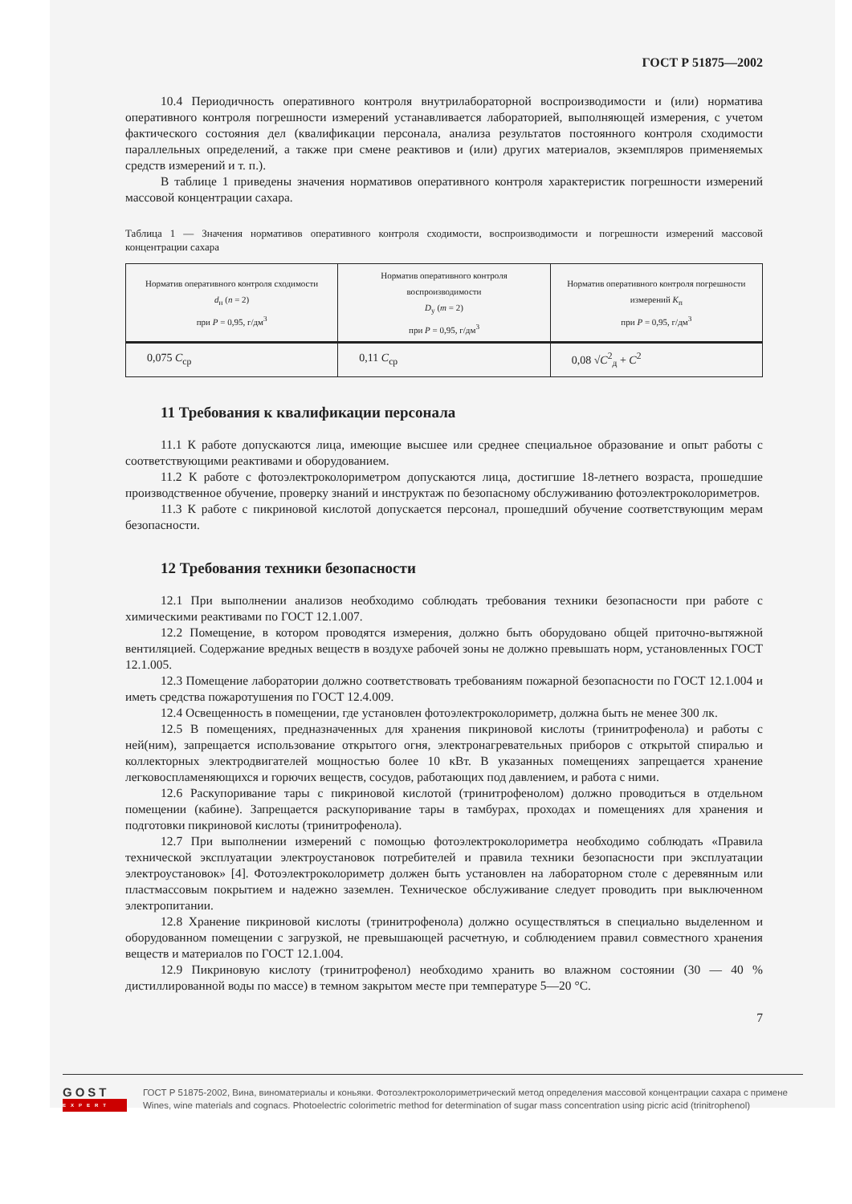ГОСТ Р 51875—2002
10.4 Периодичность оперативного контроля внутрилабораторной воспроизводимости и (или) норматива оперативного контроля погрешности измерений устанавливается лабораторией, выполняющей измерения, с учетом фактического состояния дел (квалификации персонала, анализа результатов постоянного контроля сходимости параллельных определений, а также при смене реактивов и (или) других материалов, экземпляров применяемых средств измерений и т. п.).
В таблице 1 приведены значения нормативов оперативного контроля характеристик погрешности измерений массовой концентрации сахара.
Таблица 1 — Значения нормативов оперативного контроля сходимости, воспроизводимости и погрешности измерений массовой концентрации сахара
| Норматив оперативного контроля сходимости d<sub>н</sub> ( n = 2) при P = 0,95, г/дм<sup>3</sup> | Норматив оперативного контроля воспроизводимости D<sub>у</sub> ( m = 2) при P = 0,95, г/дм<sup>3</sup> | Норматив оперативного контроля погрешности измерений K<sub>п</sub> при P = 0,95, г/дм<sup>3</sup> |
| --- | --- | --- |
| 0,075 C<sub>ср</sub> | 0,11 C<sub>ср</sub> | 0,08 √ C<sup>2</sup><sub>д</sub> + C<sup>2</sup> |
11 Требования к квалификации персонала
11.1 К работе допускаются лица, имеющие высшее или среднее специальное образование и опыт работы с соответствующими реактивами и оборудованием.
11.2 К работе с фотоэлектроколориметром допускаются лица, достигшие 18-летнего возраста, прошедшие производственное обучение, проверку знаний и инструктаж по безопасному обслуживанию фотоэлектроколориметров.
11.3 К работе с пикриновой кислотой допускается персонал, прошедший обучение соответствующим мерам безопасности.
12 Требования техники безопасности
12.1 При выполнении анализов необходимо соблюдать требования техники безопасности при работе с химическими реактивами по ГОСТ 12.1.007.
12.2 Помещение, в котором проводятся измерения, должно быть оборудовано общей приточно-вытяжной вентиляцией. Содержание вредных веществ в воздухе рабочей зоны не должно превышать норм, установленных ГОСТ 12.1.005.
12.3 Помещение лаборатории должно соответствовать требованиям пожарной безопасности по ГОСТ 12.1.004 и иметь средства пожаротушения по ГОСТ 12.4.009.
12.4 Освещенность в помещении, где установлен фотоэлектроколориметр, должна быть не менее 300 лк.
12.5 В помещениях, предназначенных для хранения пикриновой кислоты (тринитрофенола) и работы с ней(ним), запрещается использование открытого огня, электронагревательных приборов с открытой спиралью и коллекторных электродвигателей мощностью более 10 кВт. В указанных помещениях запрещается хранение легковоспламеняющихся и горючих веществ, сосудов, работающих под давлением, и работа с ними.
12.6 Раскупоривание тары с пикриновой кислотой (тринитрофенолом) должно проводиться в отдельном помещении (кабине). Запрещается раскупоривание тары в тамбурах, проходах и помещениях для хранения и подготовки пикриновой кислоты (тринитрофенола).
12.7 При выполнении измерений с помощью фотоэлектроколориметра необходимо соблюдать «Правила технической эксплуатации электроустановок потребителей и правила техники безопасности при эксплуатации электроустановок» [4]. Фотоэлектроколориметр должен быть установлен на лабораторном столе с деревянным или пластмассовым покрытием и надежно заземлен. Техническое обслуживание следует проводить при выключенном электропитании.
12.8 Хранение пикриновой кислоты (тринитрофенола) должно осуществляться в специально выделенном и оборудованном помещении с загрузкой, не превышающей расчетную, и соблюдением правил совместного хранения веществ и материалов по ГОСТ 12.1.004.
12.9 Пикриновую кислоту (тринитрофенол) необходимо хранить во влажном состоянии (30 — 40 % дистиллированной воды по массе) в темном закрытом месте при температуре 5—20 °С.
7
GOST
EXPERT
ГОСТ Р 51875-2002, Вина, виноматериалы и коньяки. Фотоэлектроколориметрический метод определения массовой концентрации сахара с примене
Wines, wine materials and cognacs. Photoelectric colorimetric method for determination of sugar mass concentration using picric acid (trinitrophenol)